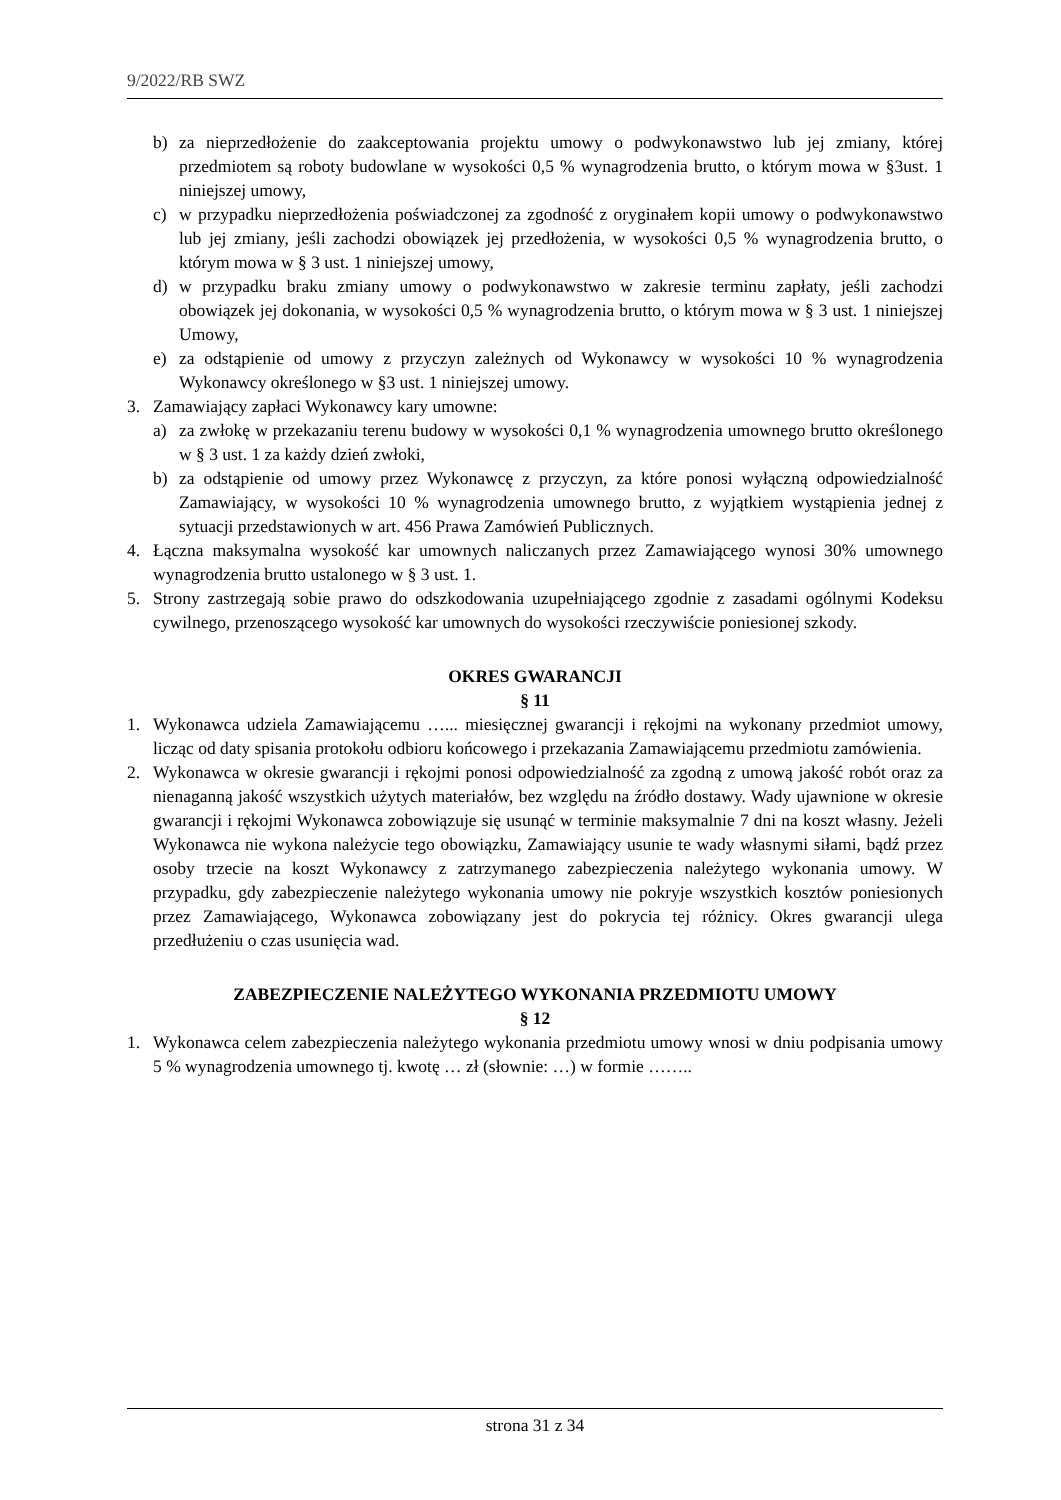9/2022/RB SWZ
b) za nieprzedłożenie do zaakceptowania projektu umowy o podwykonawstwo lub jej zmiany, której przedmiotem są roboty budowlane w wysokości 0,5 % wynagrodzenia brutto, o którym mowa w §3ust. 1 niniejszej umowy,
c) w przypadku nieprzedłożenia poświadczonej za zgodność z oryginałem kopii umowy o podwykonawstwo lub jej zmiany, jeśli zachodzi obowiązek jej przedłożenia, w wysokości 0,5 % wynagrodzenia brutto, o którym mowa w § 3 ust. 1 niniejszej umowy,
d) w przypadku braku zmiany umowy o podwykonawstwo w zakresie terminu zapłaty, jeśli zachodzi obowiązek jej dokonania, w wysokości 0,5 % wynagrodzenia brutto, o którym mowa w § 3 ust. 1 niniejszej Umowy,
e) za odstąpienie od umowy z przyczyn zależnych od Wykonawcy w wysokości 10 % wynagrodzenia Wykonawcy określonego w §3 ust. 1 niniejszej umowy.
3. Zamawiający zapłaci Wykonawcy kary umowne:
a) za zwłokę w przekazaniu terenu budowy w wysokości 0,1 % wynagrodzenia umownego brutto określonego w § 3 ust. 1 za każdy dzień zwłoki,
b) za odstąpienie od umowy przez Wykonawcę z przyczyn, za które ponosi wyłączną odpowiedzialność Zamawiający, w wysokości 10 % wynagrodzenia umownego brutto, z wyjątkiem wystąpienia jednej z sytuacji przedstawionych w art. 456 Prawa Zamówień Publicznych.
4. Łączna maksymalna wysokość kar umownych naliczanych przez Zamawiającego wynosi 30% umownego wynagrodzenia brutto ustalonego w § 3 ust. 1.
5. Strony zastrzegają sobie prawo do odszkodowania uzupełniającego zgodnie z zasadami ogólnymi Kodeksu cywilnego, przenoszącego wysokość kar umownych do wysokości rzeczywiście poniesionej szkody.
OKRES GWARANCJI
§ 11
1. Wykonawca udziela Zamawiającemu …... miesięcznej gwarancji i rękojmi na wykonany przedmiot umowy, licząc od daty spisania protokołu odbioru końcowego i przekazania Zamawiającemu przedmiotu zamówienia.
2. Wykonawca w okresie gwarancji i rękojmi ponosi odpowiedzialność za zgodną z umową jakość robót oraz za nienaganną jakość wszystkich użytych materiałów, bez względu na źródło dostawy. Wady ujawnione w okresie gwarancji i rękojmi Wykonawca zobowiązuje się usunąć w terminie maksymalnie 7 dni na koszt własny. Jeżeli Wykonawca nie wykona należycie tego obowiązku, Zamawiający usunie te wady własnymi siłami, bądź przez osoby trzecie na koszt Wykonawcy z zatrzymanego zabezpieczenia należytego wykonania umowy. W przypadku, gdy zabezpieczenie należytego wykonania umowy nie pokryje wszystkich kosztów poniesionych przez Zamawiającego, Wykonawca zobowiązany jest do pokrycia tej różnicy. Okres gwarancji ulega przedłużeniu o czas usunięcia wad.
ZABEZPIECZENIE NALEŻYTEGO WYKONANIA PRZEDMIOTU UMOWY
§ 12
1. Wykonawca celem zabezpieczenia należytego wykonania przedmiotu umowy wnosi w dniu podpisania umowy 5 % wynagrodzenia umownego tj. kwotę … zł (słownie: …) w formie ……..
strona 31 z 34